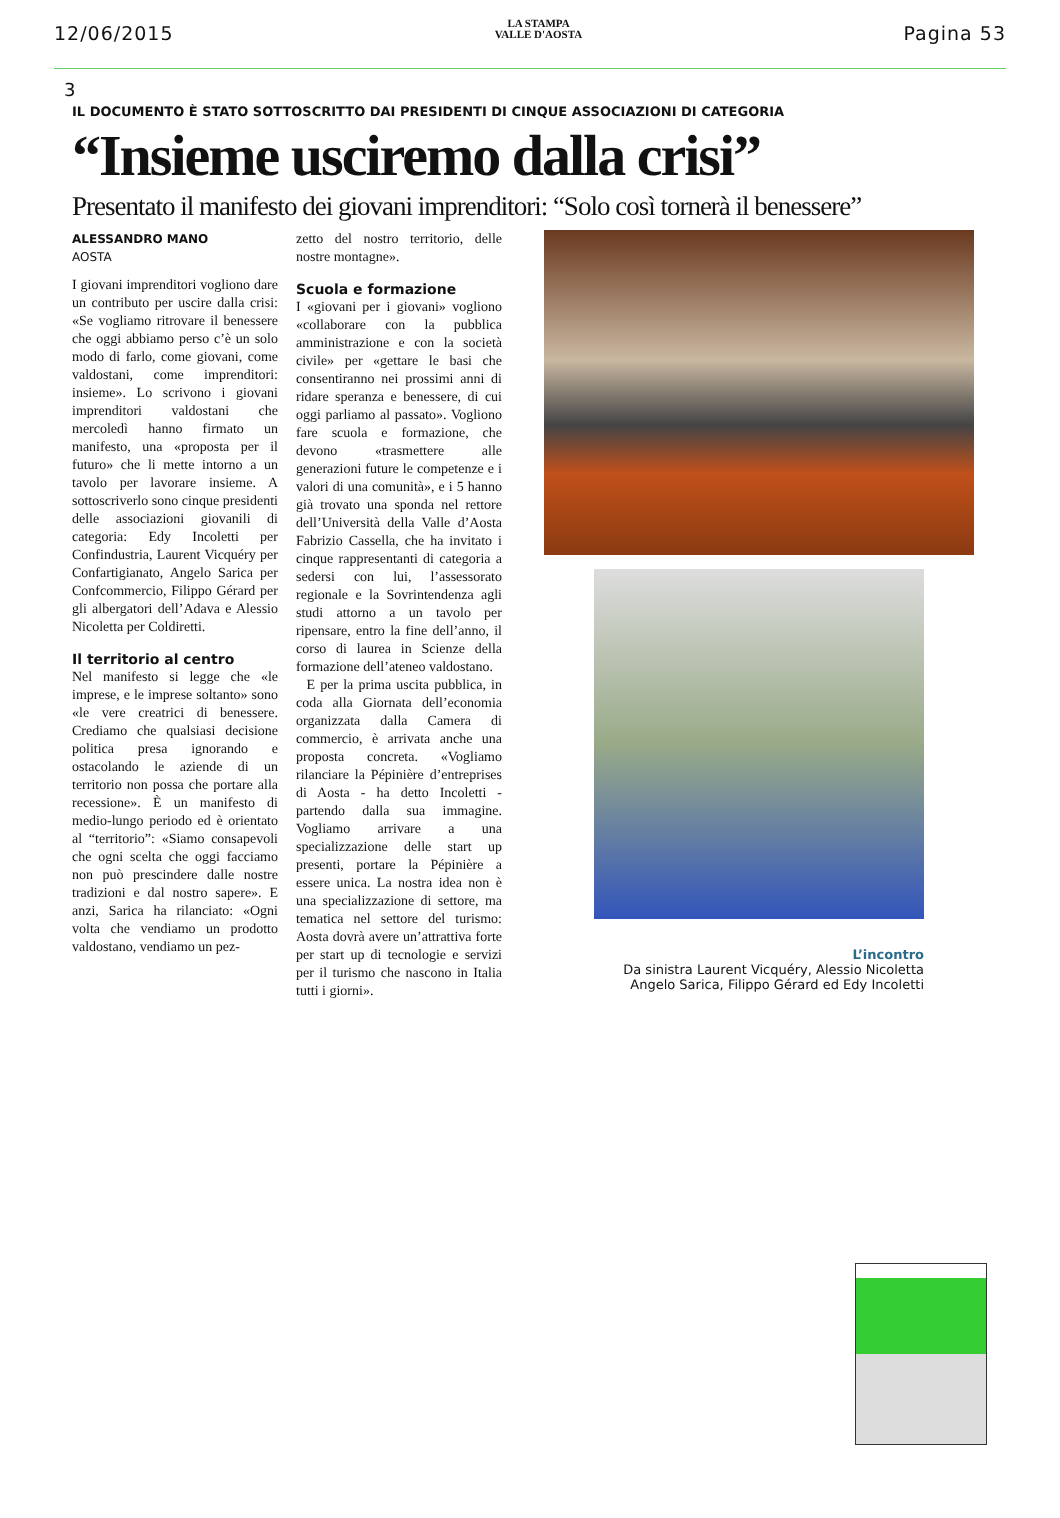12/06/2015
LA STAMPA
VALLE D'AOSTA
Pagina 53
3
IL DOCUMENTO È STATO SOTTOSCRITTO DAI PRESIDENTI DI CINQUE ASSOCIAZIONI DI CATEGORIA
“Insieme usciremo dalla crisi”
Presentato il manifesto dei giovani imprenditori: “Solo così tornerà il benessere”
ALESSANDRO MANO
AOSTA
I giovani imprenditori vogliono dare un contributo per uscire dalla crisi: «Se vogliamo ritrovare il benessere che oggi abbiamo perso c’è un solo modo di farlo, come giovani, come valdostani, come imprenditori: insieme». Lo scrivono i giovani imprenditori valdostani che mercoledì hanno firmato un manifesto, una «proposta per il futuro» che li mette intorno a un tavolo per lavorare insieme. A sottoscriverlo sono cinque presidenti delle associazioni giovanili di categoria: Edy Incoletti per Confindustria, Laurent Vicquéry per Confartigianato, Angelo Sarica per Confcommercio, Filippo Gérard per gli albergatori dell’Adava e Alessio Nicoletta per Coldiretti.
Il territorio al centro
Nel manifesto si legge che «le imprese, e le imprese soltanto» sono «le vere creatrici di benessere. Crediamo che qualsiasi decisione politica presa ignorando e ostacolando le aziende di un territorio non possa che portare alla recessione». È un manifesto di medio-lungo periodo ed è orientato al “territorio”: «Siamo consapevoli che ogni scelta che oggi facciamo non può prescindere dalle nostre tradizioni e dal nostro sapere». E anzi, Sarica ha rilanciato: «Ogni volta che vendiamo un prodotto valdostano, vendiamo un pez-
zetto del nostro territorio, delle nostre montagne».
Scuola e formazione
I «giovani per i giovani» vogliono «collaborare con la pubblica amministrazione e con la società civile» per «gettare le basi che consentiranno nei prossimi anni di ridare speranza e benessere, di cui oggi parliamo al passato». Vogliono fare scuola e formazione, che devono «trasmettere alle generazioni future le competenze e i valori di una comunità», e i 5 hanno già trovato una sponda nel rettore dell’Università della Valle d’Aosta Fabrizio Cassella, che ha invitato i cinque rappresentanti di categoria a sedersi con lui, l’assessorato regionale e la Sovrintendenza agli studi attorno a un tavolo per ripensare, entro la fine dell’anno, il corso di laurea in Scienze della formazione dell’ateneo valdostano.
E per la prima uscita pubblica, in coda alla Giornata dell’economia organizzata dalla Camera di commercio, è arrivata anche una proposta concreta. «Vogliamo rilanciare la Pépinière d’entreprises di Aosta - ha detto Incoletti - partendo dalla sua immagine. Vogliamo arrivare a una specializzazione delle start up presenti, portare la Pépinière a essere unica. La nostra idea non è una specializzazione di settore, ma tematica nel settore del turismo: Aosta dovrà avere un’attrattiva forte per start up di tecnologie e servizi per il turismo che nascono in Italia tutti i giorni».
L’incontro
Da sinistra Laurent Vicquéry, Alessio Nicoletta
Angelo Sarica, Filippo Gérard ed Edy Incoletti